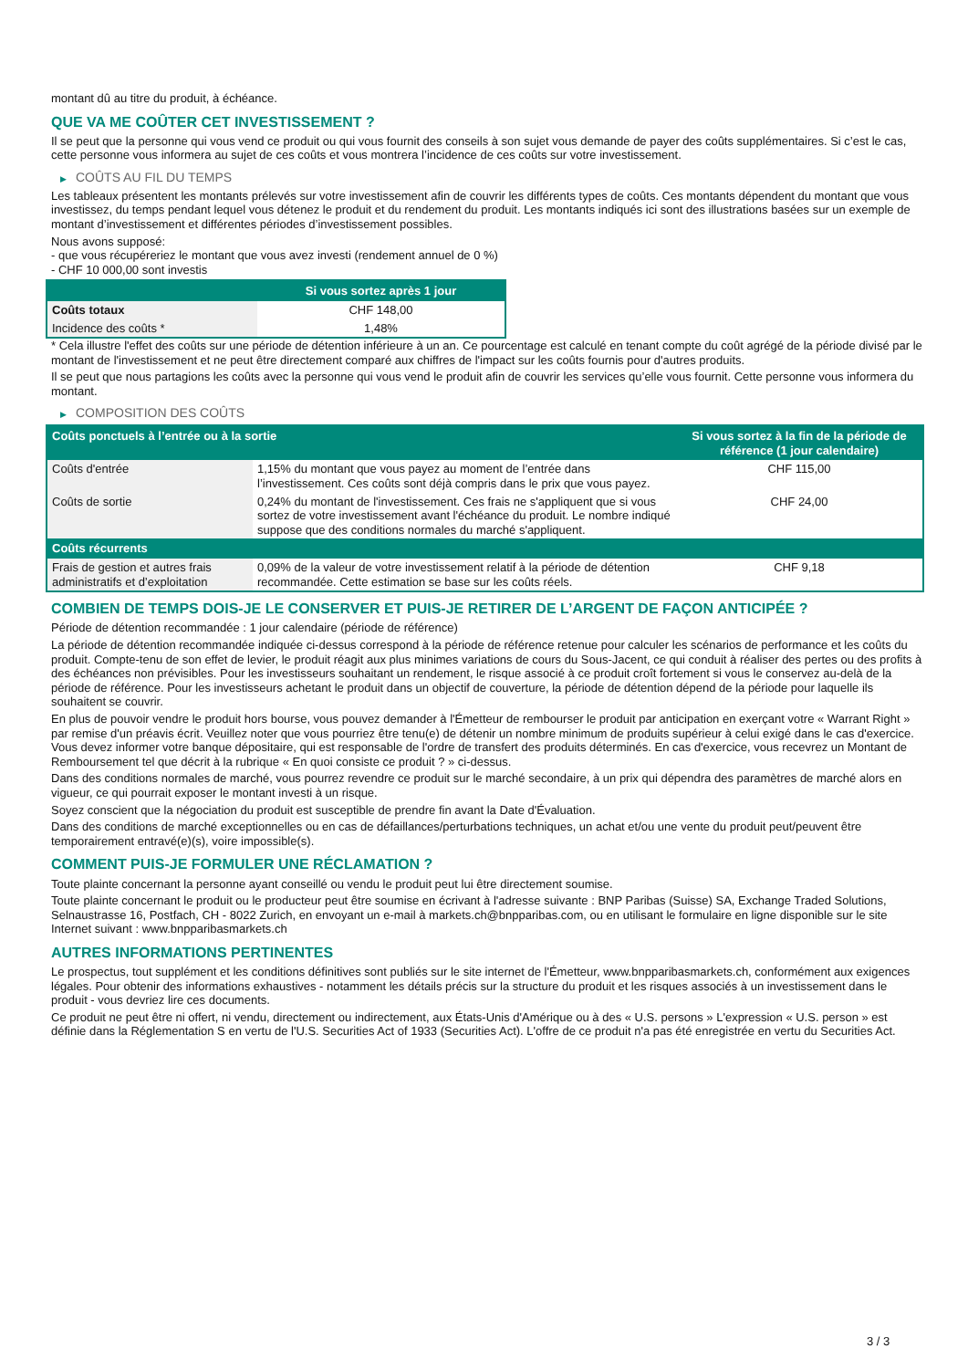montant dû au titre du produit, à échéance.
QUE VA ME COÛTER CET INVESTISSEMENT ?
Il se peut que la personne qui vous vend ce produit ou qui vous fournit des conseils à son sujet vous demande de payer des coûts supplémentaires. Si c’est le cas, cette personne vous informera au sujet de ces coûts et vous montrera l’incidence de ces coûts sur votre investissement.
▶ COÛTS AU FIL DU TEMPS
Les tableaux présentent les montants prélevés sur votre investissement afin de couvrir les différents types de coûts. Ces montants dépendent du montant que vous investissez, du temps pendant lequel vous détenez le produit et du rendement du produit. Les montants indiqués ici sont des illustrations basées sur un exemple de montant d’investissement et différentes périodes d’investissement possibles.
Nous avons supposé:
- que vous récupéreriez le montant que vous avez investi (rendement annuel de 0 %)
- CHF 10 000,00 sont investis
| | Si vous sortez après 1 jour |
| --- | --- |
| Coûts totaux | CHF 148,00 |
| Incidence des coûts * | 1,48% |
* Cela illustre l'effet des coûts sur une période de détention inférieure à un an. Ce pourcentage est calculé en tenant compte du coût agrégé de la période divisé par le montant de l'investissement et ne peut être directement comparé aux chiffres de l'impact sur les coûts fournis pour d'autres produits.
Il se peut que nous partagions les coûts avec la personne qui vous vend le produit afin de couvrir les services qu’elle vous fournit. Cette personne vous informera du montant.
▶ COMPOSITION DES COÛTS
| Coûts ponctuels à l’entrée ou à la sortie | | Si vous sortez à la fin de la période de référence (1 jour calendaire) |
| --- | --- | --- |
| Coûts d'entrée | 1,15% du montant que vous payez au moment de l’entrée dans l’investissement. Ces coûts sont déjà compris dans le prix que vous payez. | CHF 115,00 |
| Coûts de sortie | 0,24% du montant de l'investissement. Ces frais ne s'appliquent que si vous sortez de votre investissement avant l'échéance du produit. Le nombre indiqué suppose que des conditions normales du marché s'appliquent. | CHF 24,00 |
| Coûts récurrents | | |
| Frais de gestion et autres frais administratifs et d’exploitation | 0,09% de la valeur de votre investissement relatif à la période de détention recommandée. Cette estimation se base sur les coûts réels. | CHF 9,18 |
COMBIEN DE TEMPS DOIS-JE LE CONSERVER ET PUIS-JE RETIRER DE L’ARGENT DE FAÇON ANTICIPÉE ?
Période de détention recommandée : 1 jour calendaire (période de référence)
La période de détention recommandée indiquée ci-dessus correspond à la période de référence retenue pour calculer les scénarios de performance et les coûts du produit. Compte-tenu de son effet de levier, le produit réagit aux plus minimes variations de cours du Sous-Jacent, ce qui conduit à réaliser des pertes ou des profits à des échéances non prévisibles. Pour les investisseurs souhaitant un rendement, le risque associé à ce produit croît fortement si vous le conservez au-delà de la période de référence. Pour les investisseurs achetant le produit dans un objectif de couverture, la période de détention dépend de la période pour laquelle ils souhaitent se couvrir.
En plus de pouvoir vendre le produit hors bourse, vous pouvez demander à l'Émetteur de rembourser le produit par anticipation en exerçant votre « Warrant Right » par remise d'un préavis écrit. Veuillez noter que vous pourriez être tenu(e) de détenir un nombre minimum de produits supérieur à celui exigé dans le cas d'exercice. Vous devez informer votre banque dépositaire, qui est responsable de l'ordre de transfert des produits déterminés. En cas d'exercice, vous recevrez un Montant de Remboursement tel que décrit à la rubrique « En quoi consiste ce produit ? » ci-dessus.
Dans des conditions normales de marché, vous pourrez revendre ce produit sur le marché secondaire, à un prix qui dépendra des paramètres de marché alors en vigueur, ce qui pourrait exposer le montant investi à un risque.
Soyez conscient que la négociation du produit est susceptible de prendre fin avant la Date d'Évaluation.
Dans des conditions de marché exceptionnelles ou en cas de défaillances/perturbations techniques, un achat et/ou une vente du produit peut/peuvent être temporairement entravé(e)(s), voire impossible(s).
COMMENT PUIS-JE FORMULER UNE RÉCLAMATION ?
Toute plainte concernant la personne ayant conseillé ou vendu le produit peut lui être directement soumise.
Toute plainte concernant le produit ou le producteur peut être soumise en écrivant à l'adresse suivante : BNP Paribas (Suisse) SA, Exchange Traded Solutions, Selnaustrasse 16, Postfach, CH - 8022 Zurich, en envoyant un e-mail à markets.ch@bnpparibas.com, ou en utilisant le formulaire en ligne disponible sur le site Internet suivant : www.bnpparibasmarkets.ch
AUTRES INFORMATIONS PERTINENTES
Le prospectus, tout supplément et les conditions définitives sont publiés sur le site internet de l'Émetteur, www.bnpparibasmarkets.ch, conformément aux exigences légales. Pour obtenir des informations exhaustives - notamment les détails précis sur la structure du produit et les risques associés à un investissement dans le produit - vous devriez lire ces documents.
Ce produit ne peut être ni offert, ni vendu, directement ou indirectement, aux États-Unis d'Amérique ou à des « U.S. persons » L'expression « U.S. person » est définie dans la Réglementation S en vertu de l'U.S. Securities Act of 1933 (Securities Act). L'offre de ce produit n'a pas été enregistrée en vertu du Securities Act.
3 / 3